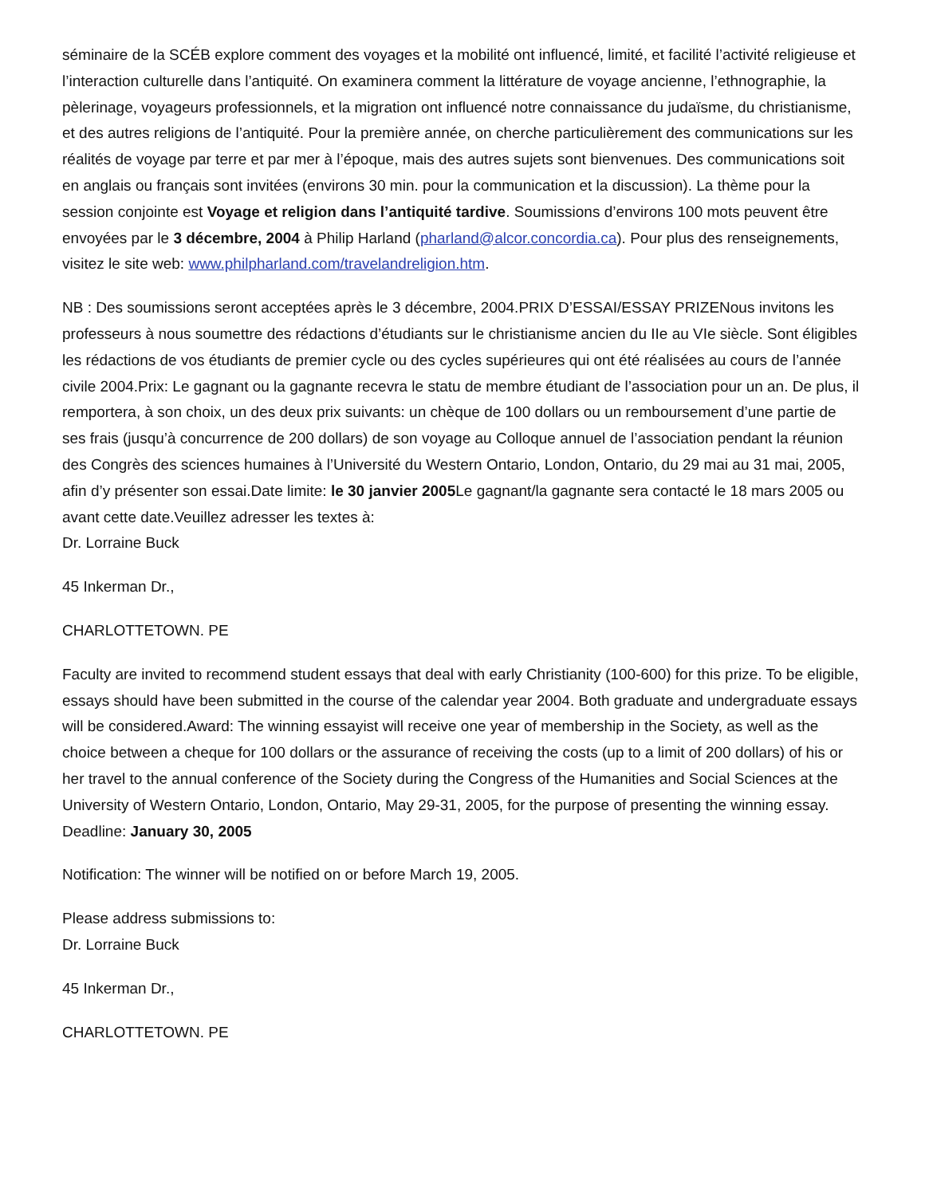séminaire de la SCÉB explore comment des voyages et la mobilité ont influencé, limité, et facilité l’activité religieuse et l’interaction culturelle dans l’antiquité. On examinera comment la littérature de voyage ancienne, l’ethnographie, la pèlerinage, voyageurs professionnels, et la migration ont influencé notre connaissance du judaïsme, du christianisme, et des autres religions de l’antiquité. Pour la première année, on cherche particulièrement des communications sur les réalités de voyage par terre et par mer à l’époque, mais des autres sujets sont bienvenues. Des communications soit en anglais ou français sont invitées (environs 30 min. pour la communication et la discussion). La thème pour la session conjointe est Voyage et religion dans l’antiquité tardive. Soumissions d’environs 100 mots peuvent être envoyées par le 3 décembre, 2004 à Philip Harland (pharland@alcor.concordia.ca). Pour plus des renseignements, visitez le site web: www.philpharland.com/travelandreligion.htm.
NB : Des soumissions seront acceptées après le 3 décembre, 2004.PRIX D’ESSAI/ESSAY PRIZENous invitons les professeurs à nous soumettre des rédactions d’étudiants sur le christianisme ancien du IIe au VIe siècle. Sont éligibles les rédactions de vos étudiants de premier cycle ou des cycles supérieures qui ont été réalisées au cours de l’année civile 2004.Prix: Le gagnant ou la gagnante recevra le statu de membre étudiant de l’association pour un an. De plus, il remportera, à son choix, un des deux prix suivants: un chèque de 100 dollars ou un remboursement d’une partie de ses frais (jusqu’à concurrence de 200 dollars) de son voyage au Colloque annuel de l’association pendant la réunion des Congrès des sciences humaines à l’Université du Western Ontario, London, Ontario, du 29 mai au 31 mai, 2005, afin d’y présenter son essai.Date limite: le 30 janvier 2005 Le gagnant/la gagnante sera contacté le 18 mars 2005 ou avant cette date.Veuillez adresser les textes à:
Dr. Lorraine Buck
45 Inkerman Dr.,
CHARLOTTETOWN. PE
Faculty are invited to recommend student essays that deal with early Christianity (100-600) for this prize. To be eligible, essays should have been submitted in the course of the calendar year 2004. Both graduate and undergraduate essays will be considered.Award: The winning essayist will receive one year of membership in the Society, as well as the choice between a cheque for 100 dollars or the assurance of receiving the costs (up to a limit of 200 dollars) of his or her travel to the annual conference of the Society during the Congress of the Humanities and Social Sciences at the University of Western Ontario, London, Ontario, May 29-31, 2005, for the purpose of presenting the winning essay.
Deadline: January 30, 2005
Notification: The winner will be notified on or before March 19, 2005.
Please address submissions to:
Dr. Lorraine Buck
45 Inkerman Dr.,
CHARLOTTETOWN. PE